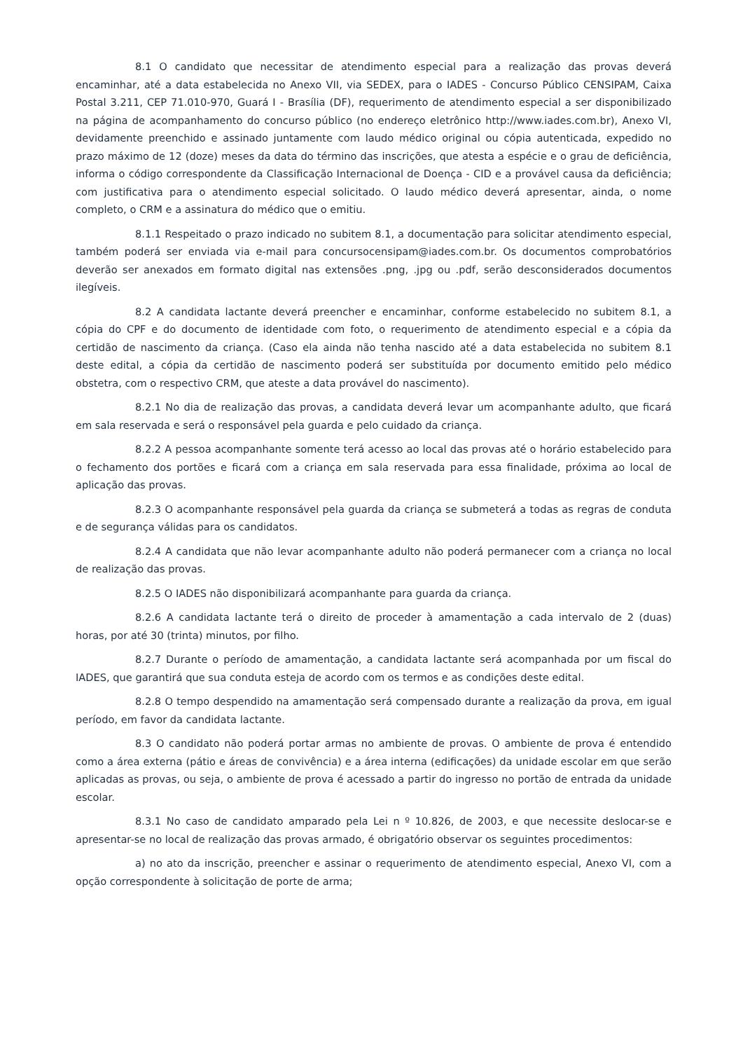8.1 O candidato que necessitar de atendimento especial para a realização das provas deverá encaminhar, até a data estabelecida no Anexo VII, via SEDEX, para o IADES - Concurso Público CENSIPAM, Caixa Postal 3.211, CEP 71.010-970, Guará I - Brasília (DF), requerimento de atendimento especial a ser disponibilizado na página de acompanhamento do concurso público (no endereço eletrônico http://www.iades.com.br), Anexo VI, devidamente preenchido e assinado juntamente com laudo médico original ou cópia autenticada, expedido no prazo máximo de 12 (doze) meses da data do término das inscrições, que atesta a espécie e o grau de deficiência, informa o código correspondente da Classificação Internacional de Doença - CID e a provável causa da deficiência; com justificativa para o atendimento especial solicitado. O laudo médico deverá apresentar, ainda, o nome completo, o CRM e a assinatura do médico que o emitiu.
8.1.1 Respeitado o prazo indicado no subitem 8.1, a documentação para solicitar atendimento especial, também poderá ser enviada via e-mail para concursocensipam@iades.com.br. Os documentos comprobatórios deverão ser anexados em formato digital nas extensões .png, .jpg ou .pdf, serão desconsiderados documentos ilegíveis.
8.2 A candidata lactante deverá preencher e encaminhar, conforme estabelecido no subitem 8.1, a cópia do CPF e do documento de identidade com foto, o requerimento de atendimento especial e a cópia da certidão de nascimento da criança. (Caso ela ainda não tenha nascido até a data estabelecida no subitem 8.1 deste edital, a cópia da certidão de nascimento poderá ser substituída por documento emitido pelo médico obstetra, com o respectivo CRM, que ateste a data provável do nascimento).
8.2.1 No dia de realização das provas, a candidata deverá levar um acompanhante adulto, que ficará em sala reservada e será o responsável pela guarda e pelo cuidado da criança.
8.2.2 A pessoa acompanhante somente terá acesso ao local das provas até o horário estabelecido para o fechamento dos portões e ficará com a criança em sala reservada para essa finalidade, próxima ao local de aplicação das provas.
8.2.3 O acompanhante responsável pela guarda da criança se submeterá a todas as regras de conduta e de segurança válidas para os candidatos.
8.2.4 A candidata que não levar acompanhante adulto não poderá permanecer com a criança no local de realização das provas.
8.2.5 O IADES não disponibilizará acompanhante para guarda da criança.
8.2.6 A candidata lactante terá o direito de proceder à amamentação a cada intervalo de 2 (duas) horas, por até 30 (trinta) minutos, por filho.
8.2.7 Durante o período de amamentação, a candidata lactante será acompanhada por um fiscal do IADES, que garantirá que sua conduta esteja de acordo com os termos e as condições deste edital.
8.2.8 O tempo despendido na amamentação será compensado durante a realização da prova, em igual período, em favor da candidata lactante.
8.3 O candidato não poderá portar armas no ambiente de provas. O ambiente de prova é entendido como a área externa (pátio e áreas de convivência) e a área interna (edificações) da unidade escolar em que serão aplicadas as provas, ou seja, o ambiente de prova é acessado a partir do ingresso no portão de entrada da unidade escolar.
8.3.1 No caso de candidato amparado pela Lei n º 10.826, de 2003, e que necessite deslocar-se e apresentar-se no local de realização das provas armado, é obrigatório observar os seguintes procedimentos:
a) no ato da inscrição, preencher e assinar o requerimento de atendimento especial, Anexo VI, com a opção correspondente à solicitação de porte de arma;